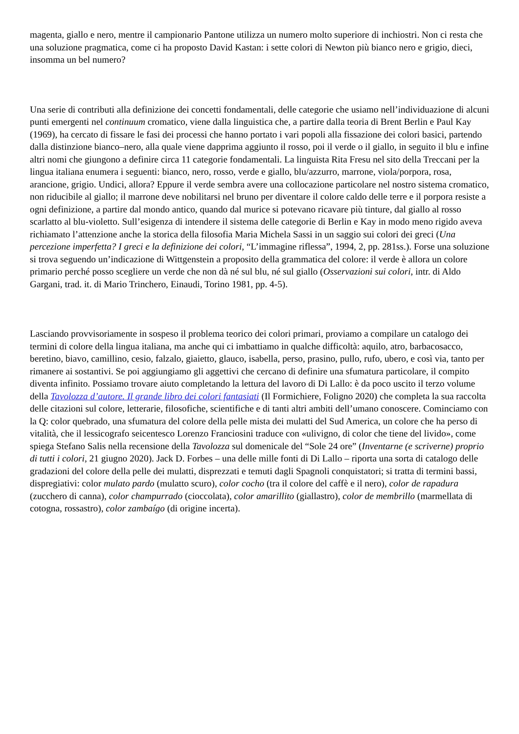magenta, giallo e nero, mentre il campionario Pantone utilizza un numero molto superiore di inchiostri. Non ci resta che una soluzione pragmatica, come ci ha proposto David Kastan: i sette colori di Newton più bianco nero e grigio, dieci, insomma un bel numero?
Una serie di contributi alla definizione dei concetti fondamentali, delle categorie che usiamo nell’individuazione di alcuni punti emergenti nel continuum cromatico, viene dalla linguistica che, a partire dalla teoria di Brent Berlin e Paul Kay (1969), ha cercato di fissare le fasi dei processi che hanno portato i vari popoli alla fissazione dei colori basici, partendo dalla distinzione bianco–nero, alla quale viene dapprima aggiunto il rosso, poi il verde o il giallo, in seguito il blu e infine altri nomi che giungono a definire circa 11 categorie fondamentali. La linguista Rita Fresu nel sito della Treccani per la lingua italiana enumera i seguenti: bianco, nero, rosso, verde e giallo, blu/azzurro, marrone, viola/porpora, rosa, arancione, grigio. Undici, allora? Eppure il verde sembra avere una collocazione particolare nel nostro sistema cromatico, non riducibile al giallo; il marrone deve nobilitarsi nel bruno per diventare il colore caldo delle terre e il porpora resiste a ogni definizione, a partire dal mondo antico, quando dal murice si potevano ricavare più tinture, dal giallo al rosso scarlatto al blu-violetto. Sull’esigenza di intendere il sistema delle categorie di Berlin e Kay in modo meno rigido aveva richiamato l’attenzione anche la storica della filosofia Maria Michela Sassi in un saggio sui colori dei greci (Una percezione imperfetta? I greci e la definizione dei colori, “L’immagine riflessa”, 1994, 2, pp. 281ss.). Forse una soluzione si trova seguendo un’indicazione di Wittgenstein a proposito della grammatica del colore: il verde è allora un colore primario perché posso scegliere un verde che non dà né sul blu, né sul giallo (Osservazioni sui colori, intr. di Aldo Gargani, trad. it. di Mario Trinchero, Einaudi, Torino 1981, pp. 4-5).
Lasciando provvisoriamente in sospeso il problema teorico dei colori primari, proviamo a compilare un catalogo dei termini di colore della lingua italiana, ma anche qui ci imbattiamo in qualche difficoltà: aquilo, atro, barbacosacco, beretino, biavo, camillino, cesio, falzalo, giaietto, glauco, isabella, perso, prasino, pullo, rufo, ubero, e così via, tanto per rimanere ai sostantivi. Se poi aggiungiamo gli aggettivi che cercano di definire una sfumatura particolare, il compito diventa infinito. Possiamo trovare aiuto completando la lettura del lavoro di Di Lallo: è da poco uscito il terzo volume della Tavolozza d’autore. Il grande libro dei colori fantasiati (Il Formichiere, Foligno 2020) che completa la sua raccolta delle citazioni sul colore, letterarie, filosofiche, scientifiche e di tanti altri ambiti dell’umano conoscere. Cominciamo con la Q: color quebrado, una sfumatura del colore della pelle mista dei mulatti del Sud America, un colore che ha perso di vitalità, che il lessicografo seicentesco Lorenzo Franciosini traduce con «ulivigno, di color che tiene del livido», come spiega Stefano Salis nella recensione della Tavolozza sul domenicale del “Sole 24 ore” (Inventarne (e scriverne) proprio di tutti i colori, 21 giugno 2020). Jack D. Forbes – una delle mille fonti di Di Lallo – riporta una sorta di catalogo delle gradazioni del colore della pelle dei mulatti, disprezzati e temuti dagli Spagnoli conquistatori; si tratta di termini bassi, dispregiativi: color mulato pardo (mulatto scuro), color cocho (tra il colore del caffè e il nero), color de rapadura (zucchero di canna), color champurrado (cioccolata), color amarillito (giallastro), color de membrillo (marmellata di cotogna, rossastro), color zambaígo (di origine incerta).